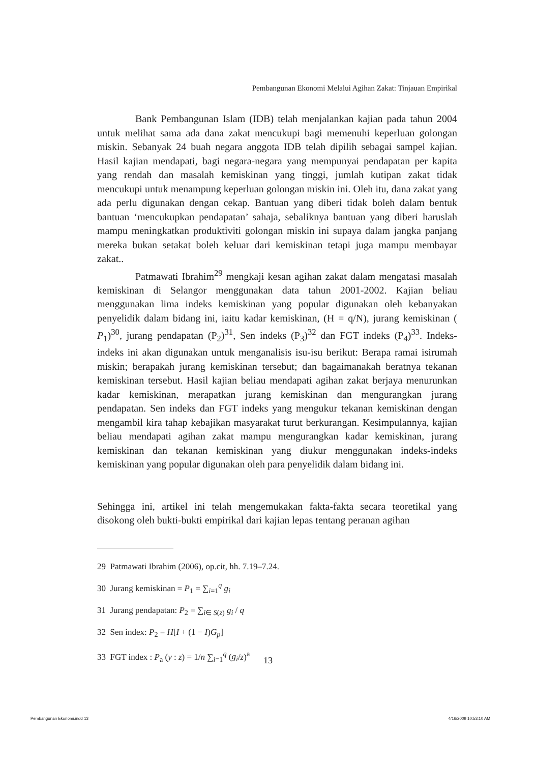Pembangunan Ekonomi Melalui Agihan Zakat: Tinjauan Empirikal
Bank Pembangunan Islam (IDB) telah menjalankan kajian pada tahun 2004 untuk melihat sama ada dana zakat mencukupi bagi memenuhi keperluan golongan miskin. Sebanyak 24 buah negara anggota IDB telah dipilih sebagai sampel kajian. Hasil kajian mendapati, bagi negara-negara yang mempunyai pendapatan per kapita yang rendah dan masalah kemiskinan yang tinggi, jumlah kutipan zakat tidak mencukupi untuk menampung keperluan golongan miskin ini. Oleh itu, dana zakat yang ada perlu digunakan dengan cekap. Bantuan yang diberi tidak boleh dalam bentuk bantuan ‘mencukupkan pendapatan’ sahaja, sebaliknya bantuan yang diberi haruslah mampu meningkatkan produktiviti golongan miskin ini supaya dalam jangka panjang mereka bukan setakat boleh keluar dari kemiskinan tetapi juga mampu membayar zakat..
Patmawati Ibrahim<sup>29</sup> mengkaji kesan agihan zakat dalam mengatasi masalah kemiskinan di Selangor menggunakan data tahun 2001-2002. Kajian beliau menggunakan lima indeks kemiskinan yang popular digunakan oleh kebanyakan penyelidik dalam bidang ini, iaitu kadar kemiskinan, (H = q/N), jurang kemiskinan ( P<sub>1</sub>)<sup>30</sup>, jurang pendapatan (P<sub>2</sub>)<sup>31</sup>, Sen indeks (P<sub>3</sub>)<sup>32</sup> dan FGT indeks (P<sub>4</sub>)<sup>33</sup>. Indeks-indeks ini akan digunakan untuk menganalisis isu-isu berikut: Berapa ramai isirumah miskin; berapakah jurang kemiskinan tersebut; dan bagaimanakah beratnya tekanan kemiskinan tersebut. Hasil kajian beliau mendapati agihan zakat berjaya menurunkan kadar kemiskinan, merapatkan jurang kemiskinan dan mengurangkan jurang pendapatan. Sen indeks dan FGT indeks yang mengukur tekanan kemiskinan dengan mengambil kira tahap kebajikan masyarakat turut berkurangan. Kesimpulannya, kajian beliau mendapati agihan zakat mampu mengurangkan kadar kemiskinan, jurang kemiskinan dan tekanan kemiskinan yang diukur menggunakan indeks-indeks kemiskinan yang popular digunakan oleh para penyelidik dalam bidang ini.
Sehingga ini, artikel ini telah mengemukakan fakta-fakta secara teoretikal yang disokong oleh bukti-bukti empirikal dari kajian lepas tentang peranan agihan
29 Patmawati Ibrahim (2006), op.cit, hh. 7.19–7.24.
30 Jurang kemiskinan = P<sub>1</sub> = ∑<sub>i=1</sub><sup>q</sup> g<sub>i</sub>
31 Jurang pendapatan: P<sub>2</sub> = ∑<sub>i∈ S(z)</sub> g<sub>i</sub> / q
32 Sen index: P<sub>2</sub> = H[I + (1 − I)G<sub>p</sub>]
33 FGT index : P<sub>a</sub> (y : z) = 1/n ∑<sub>i=1</sub><sup>q</sup> (g<sub>i</sub>/z)<sup>a</sup>
13
Pembangunan Ekonomi.indd 13 4/16/2009 10:53:10 AM